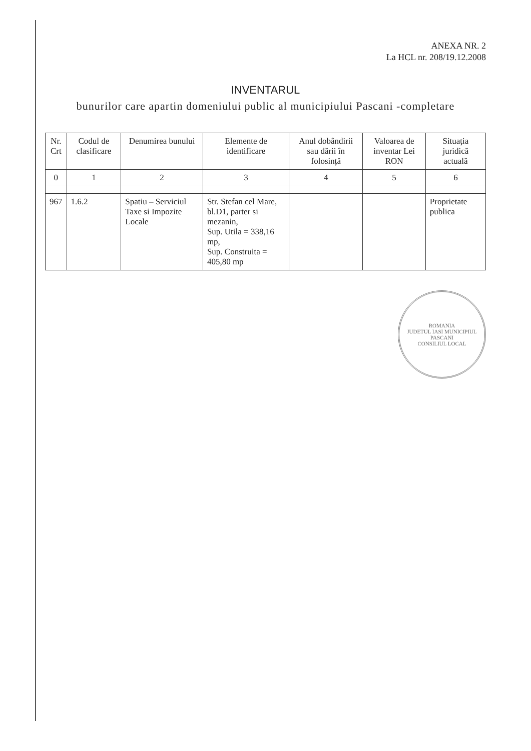ANEXA NR. 2
La HCL nr. 208/19.12.2008
INVENTARUL
bunurilor care apartin domeniului public al municipiului Pascani -completare
| Nr. Crt | Codul de clasificare | Denumirea bunului | Elemente de identificare | Anul dobândirii sau dării în folosință | Valoarea de inventar Lei RON | Situația juridică actuală |
| --- | --- | --- | --- | --- | --- | --- |
| 0 | 1 | 2 | 3 | 4 | 5 | 6 |
| 967 | 1.6.2 | Spatiu – Serviciul Taxe si Impozite Locale | Str. Stefan cel Mare, bl.D1, parter si mezanin, Sup. Utila = 338,16 mp, Sup. Construita = 405,80 mp | | | Proprietate publica |
ROMANIA
JUDETUL IASI MUNICIPIUL PASCANI
CONSILIUL LOCAL